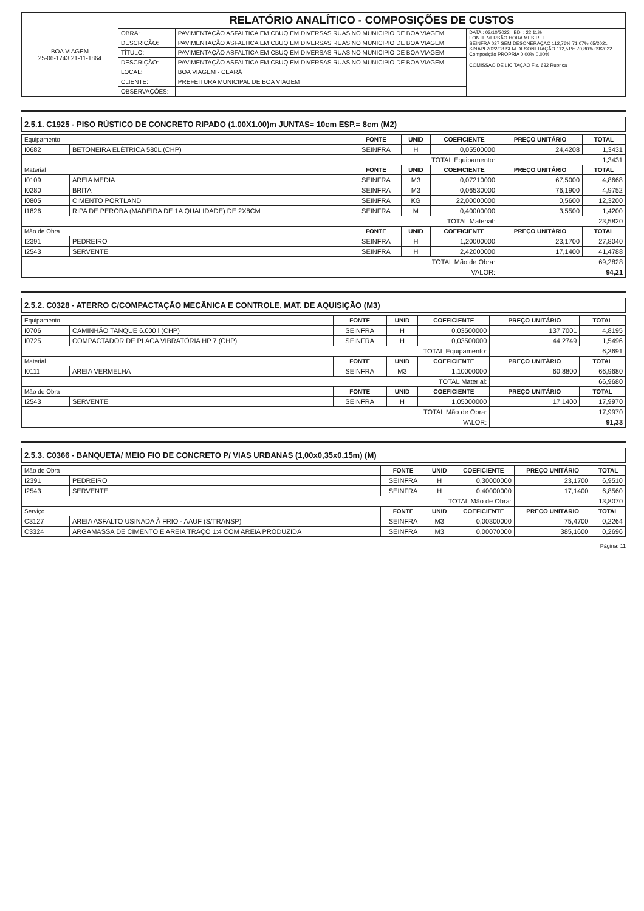| BOA VIAGEM 25-06-1743 21-11-1864 | RELATÓRIO ANALÍTICO - COMPOSIÇÕES DE CUSTOS | | |
| | OBRA: | PAVIMENTAÇÃO ASFALTICA EM CBUQ EM DIVERSAS RUAS NO MUNICIPIO DE BOA VIAGEM | DATA : 03/10/2022 BDI : 22,11% FONTE VERSÃO HORA MES REF. SEINFRA 027 SEM DESONERAÇÃO 112,76% 71,07% 05/2021 SINAPI 2022/08 SEM DESONERAÇÃO 112,51% 70,80% 09/2022 Composição PROPRIA 0,00% 0,00% COMISSÃO DE LICITAÇÃO Fls. 632 Rubrica |
| | DESCRIÇÃO: | PAVIMENTAÇÃO ASFALTICA EM CBUQ EM DIVERSAS RUAS NO MUNICIPIO DE BOA VIAGEM | |
| | TÍTULO: | PAVIMENTAÇÃO ASFALTICA EM CBUQ EM DIVERSAS RUAS NO MUNICIPIO DE BOA VIAGEM | |
| | DESCRIÇÃO: | PAVIMENTAÇÃO ASFALTICA EM CBUQ EM DIVERSAS RUAS NO MUNICIPIO DE BOA VIAGEM | |
| | LOCAL: | BOA VIAGEM - CEARÁ | |
| | CLIENTE: | PREFEITURA MUNICIPAL DE BOA VIAGEM | |
| | OBSERVAÇÕES: | - | |
2.5.1. C1925 - PISO RÚSTICO DE CONCRETO RIPADO (1.00X1.00)m JUNTAS= 10cm ESP.= 8cm (M2)
| Equipamento | | FONTE | UNID | COEFICIENTE | PREÇO UNITÁRIO | TOTAL |
| --- | --- | --- | --- | --- | --- | --- |
| I0682 | BETONEIRA ELÉTRICA 580L (CHP) | SEINFRA | H | 0,05500000 | 24,4208 | 1,3431 |
| TOTAL Equipamento: | | | | | 1,3431 | |
| Material | | FONTE | UNID | COEFICIENTE | PREÇO UNITÁRIO | TOTAL |
| I0109 | AREIA MEDIA | SEINFRA | M3 | 0,07210000 | 67,5000 | 4,8668 |
| I0280 | BRITA | SEINFRA | M3 | 0,06530000 | 76,1900 | 4,9752 |
| I0805 | CIMENTO PORTLAND | SEINFRA | KG | 22,00000000 | 0,5600 | 12,3200 |
| I1826 | RIPA DE PEROBA (MADEIRA DE 1A QUALIDADE) DE 2X8CM | SEINFRA | M | 0,40000000 | 3,5500 | 1,4200 |
| TOTAL Material: | | | | | 23,5820 | |
| Mão de Obra | | FONTE | UNID | COEFICIENTE | PREÇO UNITÁRIO | TOTAL |
| I2391 | PEDREIRO | SEINFRA | H | 1,20000000 | 23,1700 | 27,8040 |
| I2543 | SERVENTE | SEINFRA | H | 2,42000000 | 17,1400 | 41,4788 |
| TOTAL Mão de Obra: | | | | | 69,2828 | |
| VALOR: | | | | | 94,21 | |
2.5.2. C0328 - ATERRO C/COMPACTAÇÃO MECÂNICA E CONTROLE, MAT. DE AQUISIÇÃO (M3)
| Equipamento | | FONTE | UNID | COEFICIENTE | PREÇO UNITÁRIO | TOTAL |
| --- | --- | --- | --- | --- | --- | --- |
| I0706 | CAMINHÃO TANQUE 6.000 l (CHP) | SEINFRA | H | 0,03500000 | 137,7001 | 4,8195 |
| I0725 | COMPACTADOR DE PLACA VIBRATÓRIA HP 7 (CHP) | SEINFRA | H | 0,03500000 | 44,2749 | 1,5496 |
| TOTAL Equipamento: | | | | | 6,3691 | |
| Material | | FONTE | UNID | COEFICIENTE | PREÇO UNITÁRIO | TOTAL |
| I0111 | AREIA VERMELHA | SEINFRA | M3 | 1,10000000 | 60,8800 | 66,9680 |
| TOTAL Material: | | | | | 66,9680 | |
| Mão de Obra | | FONTE | UNID | COEFICIENTE | PREÇO UNITÁRIO | TOTAL |
| I2543 | SERVENTE | SEINFRA | H | 1,05000000 | 17,1400 | 17,9970 |
| TOTAL Mão de Obra: | | | | | 17,9970 | |
| VALOR: | | | | | 91,33 | |
2.5.3. C0366 - BANQUETA/ MEIO FIO DE CONCRETO P/ VIAS URBANAS (1,00x0,35x0,15m) (M)
| Mão de Obra | | FONTE | UNID | COEFICIENTE | PREÇO UNITÁRIO | TOTAL |
| --- | --- | --- | --- | --- | --- | --- |
| I2391 | PEDREIRO | SEINFRA | H | 0,30000000 | 23,1700 | 6,9510 |
| I2543 | SERVENTE | SEINFRA | H | 0,40000000 | 17,1400 | 6,8560 |
| TOTAL Mão de Obra: | | | | | 13,8070 | |
| Serviço | | FONTE | UNID | COEFICIENTE | PREÇO UNITÁRIO | TOTAL |
| C3127 | AREIA ASFALTO USINADA À FRIO - AAUF (S/TRANSP) | SEINFRA | M3 | 0,00300000 | 75,4700 | 0,2264 |
| C3324 | ARGAMASSA DE CIMENTO E AREIA TRAÇO 1:4 COM AREIA PRODUZIDA | SEINFRA | M3 | 0,00070000 | 385,1600 | 0,2696 |
Página: 11